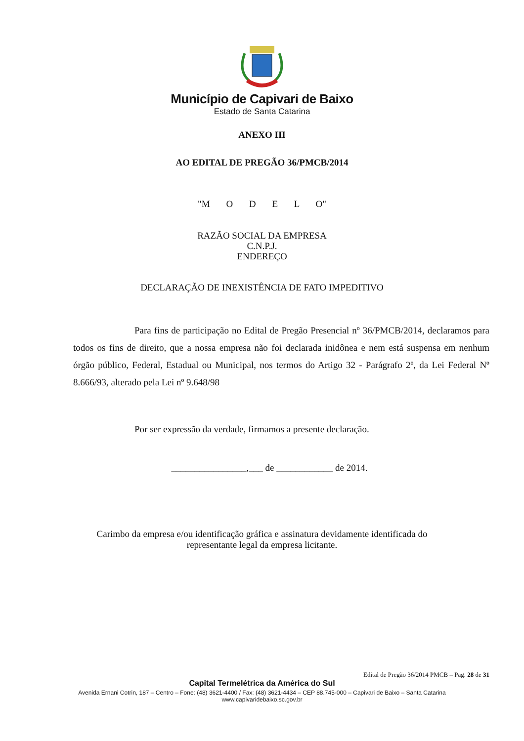Município de Capivari de Baixo
Estado de Santa Catarina
ANEXO III
AO EDITAL DE PREGÃO 36/PMCB/2014
"M O D E L O"
RAZÃO SOCIAL DA EMPRESA
C.N.P.J.
ENDEREÇO
DECLARAÇÃO DE INEXISTÊNCIA DE FATO IMPEDITIVO
Para fins de participação no Edital de Pregão Presencial nº 36/PMCB/2014, declaramos para todos os fins de direito, que a nossa empresa não foi declarada inidônea e nem está suspensa em nenhum órgão público, Federal, Estadual ou Municipal, nos termos do Artigo 32 - Parágrafo 2º, da Lei Federal Nº 8.666/93, alterado pela Lei nº 9.648/98
Por ser expressão da verdade, firmamos a presente declaração.
________________,___ de ____________ de 2014.
Carimbo da empresa e/ou identificação gráfica e assinatura devidamente identificada do
representante legal da empresa licitante.
Edital de Pregão 36/2014 PMCB – Pag. 28 de 31
Capital Termelétrica da América do Sul
Avenida Ernani Cotrin, 187 – Centro – Fone: (48) 3621-4400 / Fax: (48) 3621-4434 – CEP 88.745-000 – Capivari de Baixo – Santa Catarina
www.capivaridebaixo.sc.gov.br